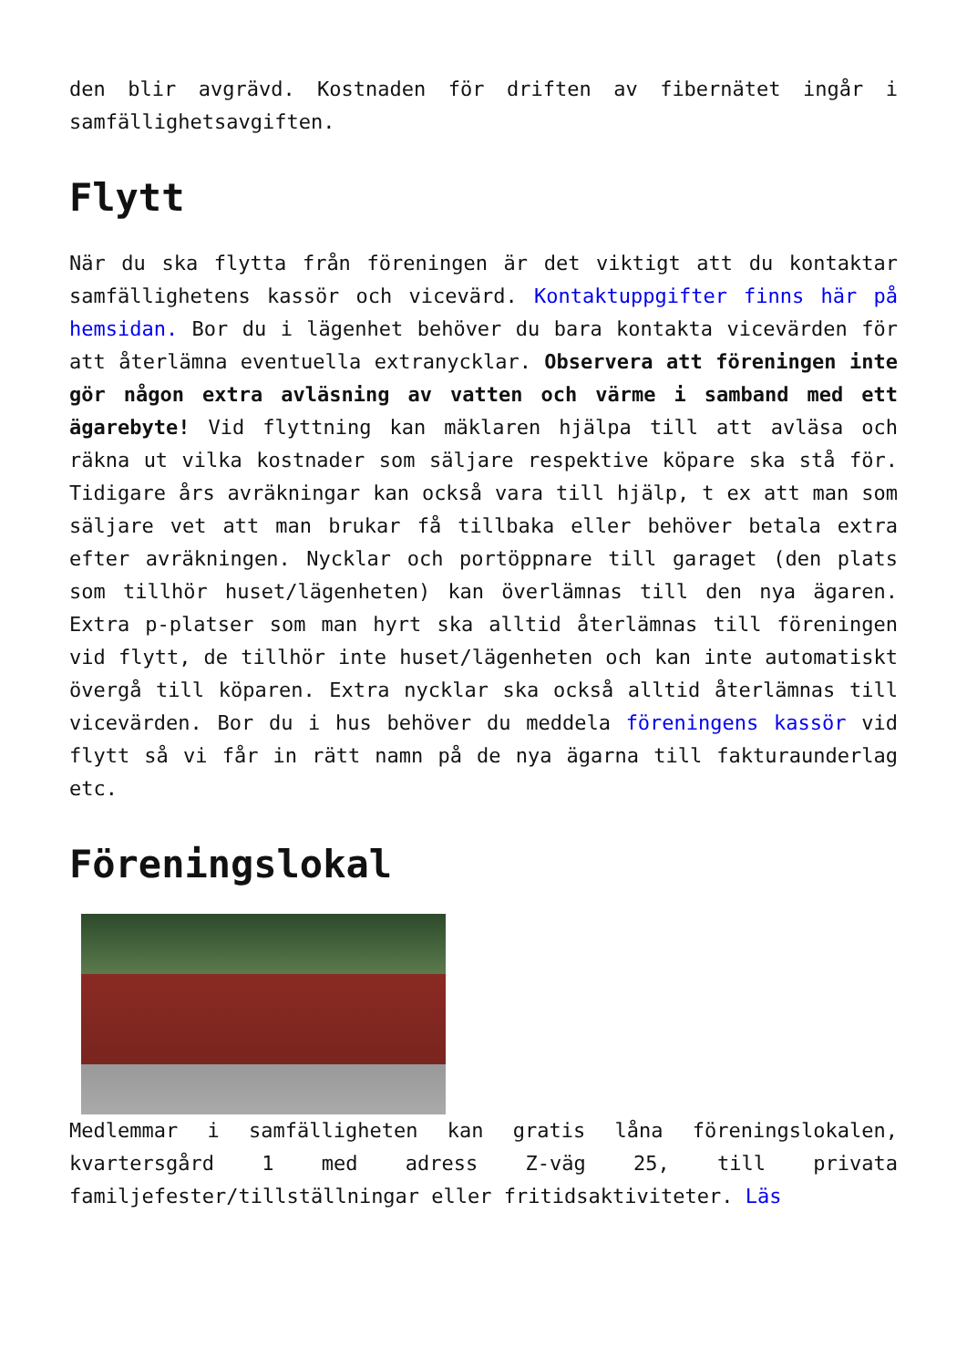den blir avgrävd. Kostnaden för driften av fibernätet ingår i samfällighetsavgiften.
Flytt
När du ska flytta från föreningen är det viktigt att du kontaktar samfällighetens kassör och vicevärd. Kontaktuppgifter finns här på hemsidan. Bor du i lägenhet behöver du bara kontakta vicevärden för att återlämna eventuella extranycklar. Observera att föreningen inte gör någon extra avläsning av vatten och värme i samband med ett ägarebyte! Vid flyttning kan mäklaren hjälpa till att avläsa och räkna ut vilka kostnader som säljare respektive köpare ska stå för. Tidigare års avräkningar kan också vara till hjälp, t ex att man som säljare vet att man brukar få tillbaka eller behöver betala extra efter avräkningen. Nycklar och portöppnare till garaget (den plats som tillhör huset/lägenheten) kan överlämnas till den nya ägaren. Extra p-platser som man hyrt ska alltid återlämnas till föreningen vid flytt, de tillhör inte huset/lägenheten och kan inte automatiskt övergå till köparen. Extra nycklar ska också alltid återlämnas till vicevärden. Bor du i hus behöver du meddela föreningens kassör vid flytt så vi får in rätt namn på de nya ägarna till fakturaunderlag etc.
Föreningslokal
Medlemmar i samfälligheten kan gratis låna föreningslokalen, kvartersgård 1 med adress Z-väg 25, till privata familjefester/tillställningar eller fritidsaktiviteter. Läs